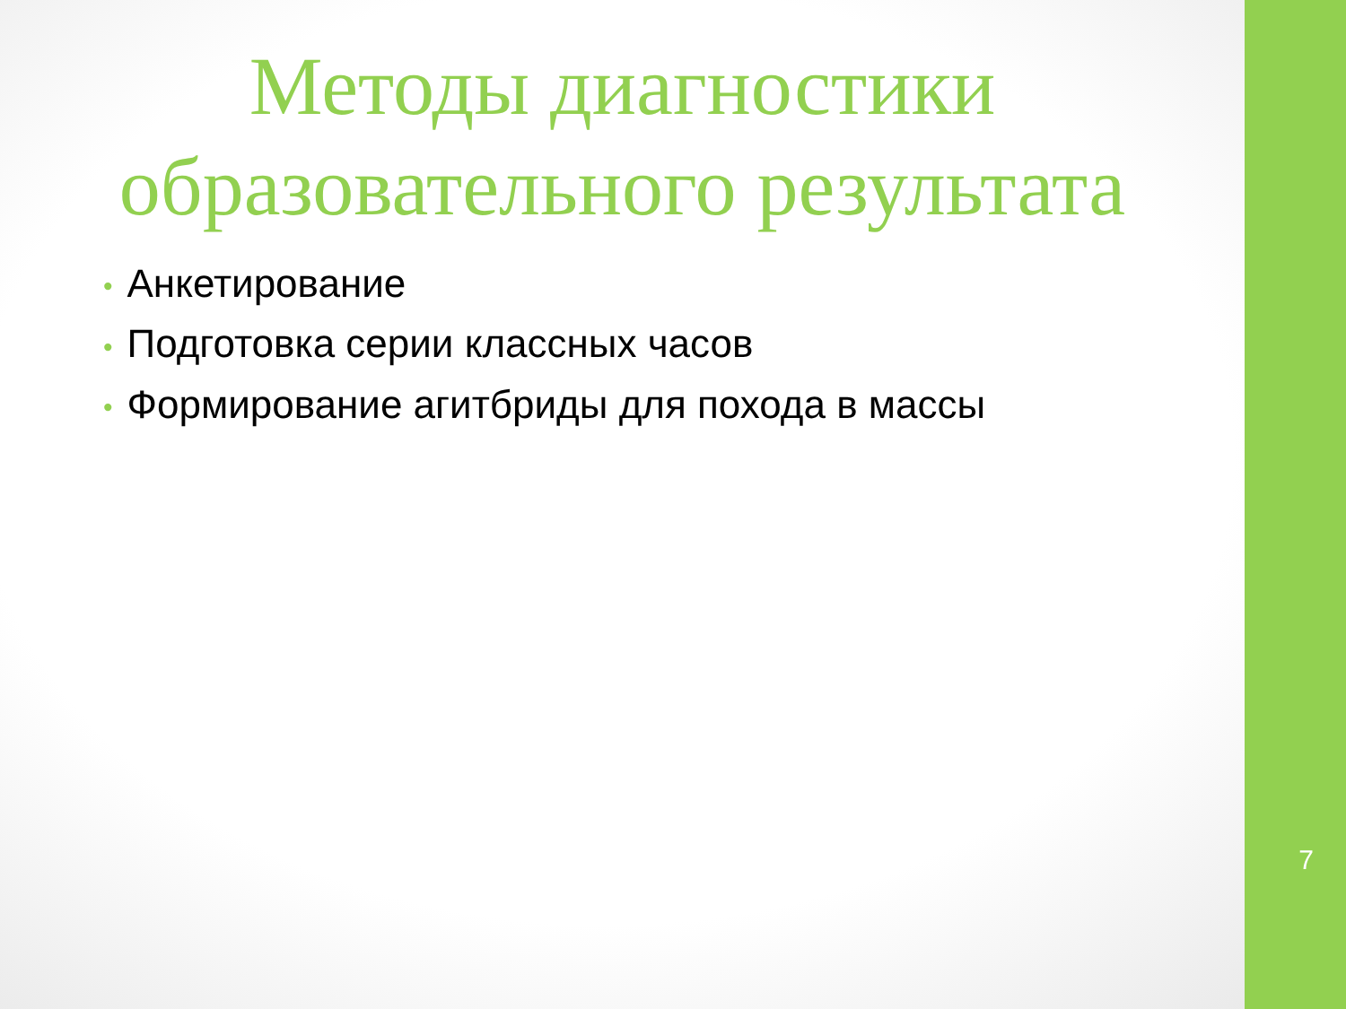Методы диагностики образовательного результата
• Анкетирование
• Подготовка серии классных часов
• Формирование агитбриды для похода в массы
7